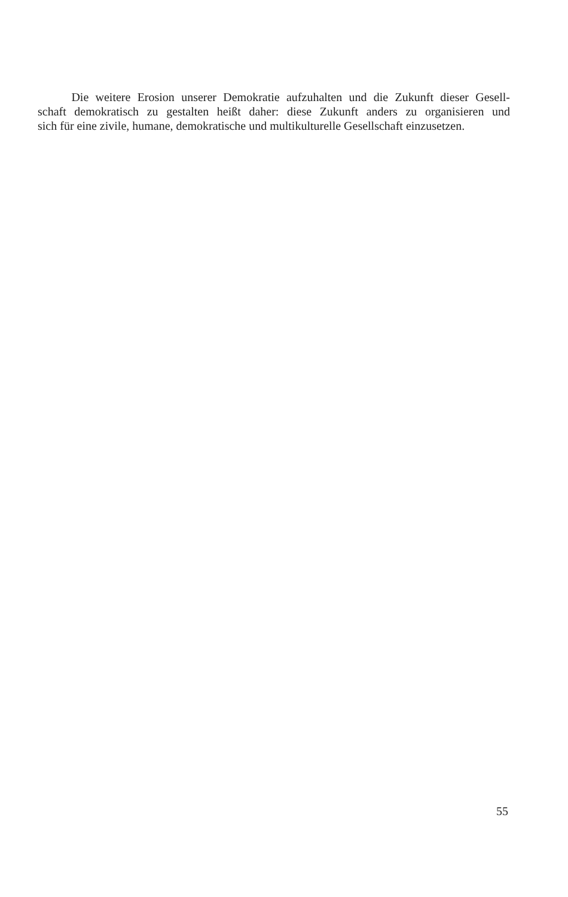Die weitere Erosion unserer Demokratie aufzuhalten und die Zukunft dieser Gesell-
schaft demokratisch zu gestalten heißt daher: diese Zukunft anders zu organisieren und
sich für eine zivile, humane, demokratische und multikulturelle Gesellschaft einzusetzen.
55